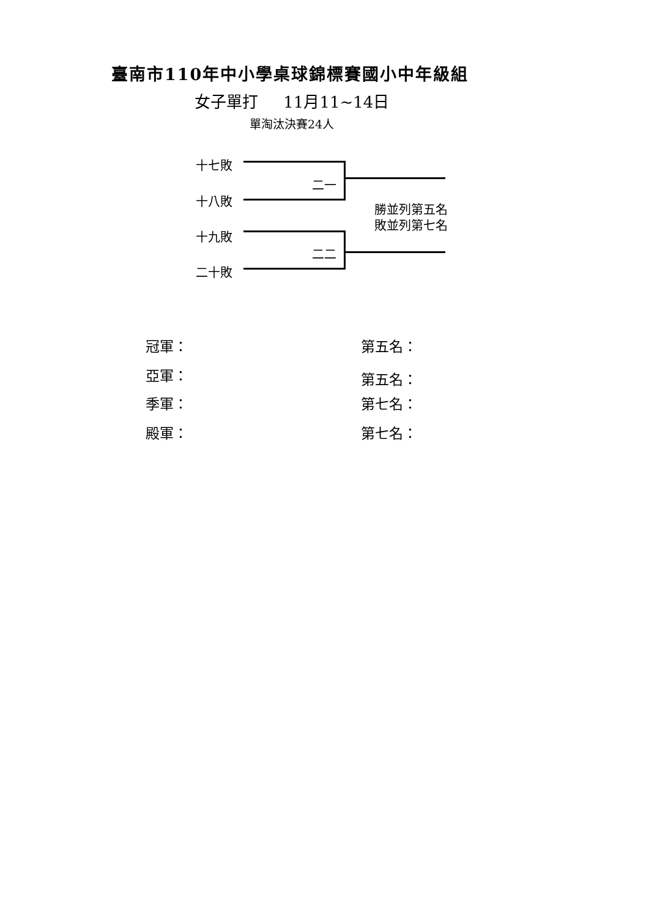臺南市110年中小學桌球錦標賽國小中年級組
女子單打 11月11~14日
單淘汰決賽24人
十七敗
十八敗
十九敗
二十敗
二一
二二
勝並列第五名
敗並列第七名
冠軍： 第五名：
亞軍： 第五名：
季軍： 第七名：
殿軍： 第七名：